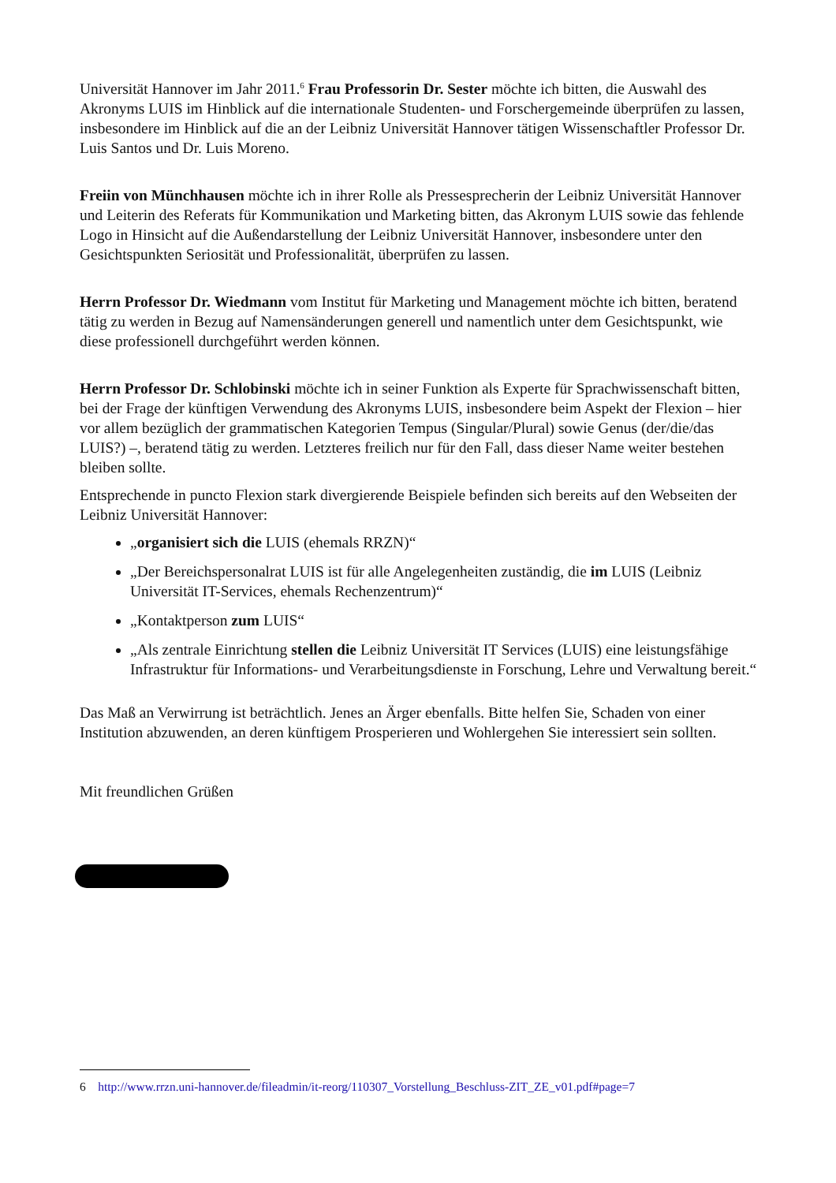Universität Hannover im Jahr 2011.<sup>6</sup> Frau Professorin Dr. Sester möchte ich bitten, die Auswahl des Akronyms LUIS im Hinblick auf die internationale Studenten- und Forschergemeinde überprüfen zu lassen, insbesondere im Hinblick auf die an der Leibniz Universität Hannover tätigen Wissenschaftler Professor Dr. Luis Santos und Dr. Luis Moreno.
Freiin von Münchhausen möchte ich in ihrer Rolle als Pressesprecherin der Leibniz Universität Hannover und Leiterin des Referats für Kommunikation und Marketing bitten, das Akronym LUIS sowie das fehlende Logo in Hinsicht auf die Außendarstellung der Leibniz Universität Hannover, insbesondere unter den Gesichtspunkten Seriosität und Professionalität, überprüfen zu lassen.
Herrn Professor Dr. Wiedmann vom Institut für Marketing und Management möchte ich bitten, beratend tätig zu werden in Bezug auf Namensänderungen generell und namentlich unter dem Gesichtspunkt, wie diese professionell durchgeführt werden können.
Herrn Professor Dr. Schlobinski möchte ich in seiner Funktion als Experte für Sprachwissenschaft bitten, bei der Frage der künftigen Verwendung des Akronyms LUIS, insbesondere beim Aspekt der Flexion – hier vor allem bezüglich der grammatischen Kategorien Tempus (Singular/Plural) sowie Genus (der/die/das LUIS?) –, beratend tätig zu werden. Letzteres freilich nur für den Fall, dass dieser Name weiter bestehen bleiben sollte.
Entsprechende in puncto Flexion stark divergierende Beispiele befinden sich bereits auf den Webseiten der Leibniz Universität Hannover:
„organisiert sich die LUIS (ehemals RRZN)“
„Der Bereichspersonalrat LUIS ist für alle Angelegenheiten zuständig, die im LUIS (Leibniz Universität IT-Services, ehemals Rechenzentrum)“
„Kontaktperson zum LUIS“
„Als zentrale Einrichtung stellen die Leibniz Universität IT Services (LUIS) eine leistungsfähige Infrastruktur für Informations- und Verarbeitungsdienste in Forschung, Lehre und Verwaltung bereit.“
Das Maß an Verwirrung ist beträchtlich. Jenes an Ärger ebenfalls. Bitte helfen Sie, Schaden von einer Institution abzuwenden, an deren künftigem Prosperieren und Wohlergehen Sie interessiert sein sollten.
Mit freundlichen Grüßen
6 http://www.rrzn.uni-hannover.de/fileadmin/it-reorg/110307_Vorstellung_Beschluss-ZIT_ZE_v01.pdf#page=7